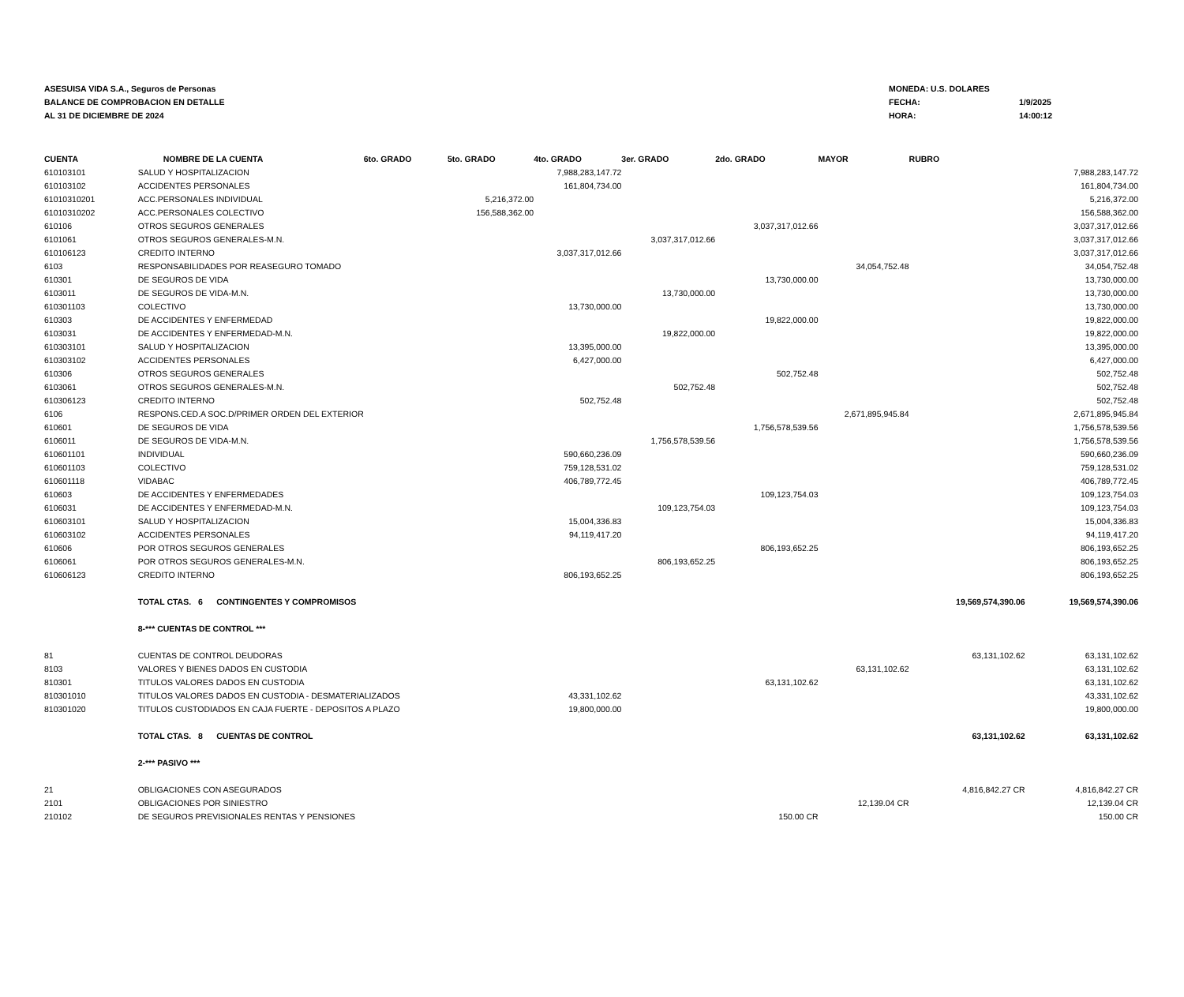ASESUISA VIDA S.A., Seguros de Personas
BALANCE DE COMPROBACION EN DETALLE
AL 31 DE DICIEMBRE DE 2024
MONEDA: U.S. DOLARES
FECHA: 1/9/2025
HORA: 14:00:12
| CUENTA | NOMBRE DE LA CUENTA | 6to. GRADO | 5to. GRADO | 4to. GRADO | 3er. GRADO | 2do. GRADO | MAYOR | RUBRO | |
| --- | --- | --- | --- | --- | --- | --- | --- | --- | --- |
| 610103101 | SALUD Y HOSPITALIZACION | | | 7,988,283,147.72 | | | | | 7,988,283,147.72 |
| 610103102 | ACCIDENTES PERSONALES | | | 161,804,734.00 | | | | | 161,804,734.00 |
| 61010310201 | ACC.PERSONALES INDIVIDUAL | | 5,216,372.00 | | | | | | 5,216,372.00 |
| 61010310202 | ACC.PERSONALES COLECTIVO | | 156,588,362.00 | | | | | | 156,588,362.00 |
| 610106 | OTROS SEGUROS GENERALES | | | | | 3,037,317,012.66 | | | 3,037,317,012.66 |
| 6101061 | OTROS SEGUROS GENERALES-M.N. | | | | 3,037,317,012.66 | | | | 3,037,317,012.66 |
| 610106123 | CREDITO INTERNO | | | 3,037,317,012.66 | | | | | 3,037,317,012.66 |
| 6103 | RESPONSABILIDADES POR REASEGURO TOMADO | | | | | | 34,054,752.48 | | 34,054,752.48 |
| 610301 | DE SEGUROS DE VIDA | | | | | 13,730,000.00 | | | 13,730,000.00 |
| 6103011 | DE SEGUROS DE VIDA-M.N. | | | | 13,730,000.00 | | | | 13,730,000.00 |
| 610301103 | COLECTIVO | | | 13,730,000.00 | | | | | 13,730,000.00 |
| 610303 | DE ACCIDENTES Y ENFERMEDAD | | | | | 19,822,000.00 | | | 19,822,000.00 |
| 6103031 | DE ACCIDENTES Y ENFERMEDAD-M.N. | | | | 19,822,000.00 | | | | 19,822,000.00 |
| 610303101 | SALUD Y HOSPITALIZACION | | | 13,395,000.00 | | | | | 13,395,000.00 |
| 610303102 | ACCIDENTES PERSONALES | | | 6,427,000.00 | | | | | 6,427,000.00 |
| 610306 | OTROS SEGUROS GENERALES | | | | | 502,752.48 | | | 502,752.48 |
| 6103061 | OTROS SEGUROS GENERALES-M.N. | | | | 502,752.48 | | | | 502,752.48 |
| 610306123 | CREDITO INTERNO | | | 502,752.48 | | | | | 502,752.48 |
| 6106 | RESPONS.CED.A SOC.D/PRIMER ORDEN DEL EXTERIOR | | | | | | 2,671,895,945.84 | | 2,671,895,945.84 |
| 610601 | DE SEGUROS DE VIDA | | | | | 1,756,578,539.56 | | | 1,756,578,539.56 |
| 6106011 | DE SEGUROS DE VIDA-M.N. | | | | 1,756,578,539.56 | | | | 1,756,578,539.56 |
| 610601101 | INDIVIDUAL | | | 590,660,236.09 | | | | | 590,660,236.09 |
| 610601103 | COLECTIVO | | | 759,128,531.02 | | | | | 759,128,531.02 |
| 610601118 | VIDABAC | | | 406,789,772.45 | | | | | 406,789,772.45 |
| 610603 | DE ACCIDENTES Y ENFERMEDADES | | | | | 109,123,754.03 | | | 109,123,754.03 |
| 6106031 | DE ACCIDENTES Y ENFERMEDAD-M.N. | | | | 109,123,754.03 | | | | 109,123,754.03 |
| 610603101 | SALUD Y HOSPITALIZACION | | | 15,004,336.83 | | | | | 15,004,336.83 |
| 610603102 | ACCIDENTES PERSONALES | | | 94,119,417.20 | | | | | 94,119,417.20 |
| 610606 | POR OTROS SEGUROS GENERALES | | | | | 806,193,652.25 | | | 806,193,652.25 |
| 6106061 | POR OTROS SEGUROS GENERALES-M.N. | | | | 806,193,652.25 | | | | 806,193,652.25 |
| 610606123 | CREDITO INTERNO | | | 806,193,652.25 | | | | | 806,193,652.25 |
| | TOTAL CTAS. 6 CONTINGENTES Y COMPROMISOS | | | | | | | 19,569,574,390.06 | 19,569,574,390.06 |
| | 8-*** CUENTAS DE CONTROL *** | | | | | | | | |
| 81 | CUENTAS DE CONTROL DEUDORAS | | | | | | | 63,131,102.62 | 63,131,102.62 |
| 8103 | VALORES Y BIENES DADOS EN CUSTODIA | | | | | | 63,131,102.62 | | 63,131,102.62 |
| 810301 | TITULOS VALORES DADOS EN CUSTODIA | | | | | 63,131,102.62 | | | 63,131,102.62 |
| 810301010 | TITULOS VALORES DADOS EN CUSTODIA - DESMATERIALIZADOS | | | 43,331,102.62 | | | | | 43,331,102.62 |
| 810301020 | TITULOS CUSTODIADOS EN CAJA FUERTE - DEPOSITOS A PLAZO | | | 19,800,000.00 | | | | | 19,800,000.00 |
| | TOTAL CTAS. 8 CUENTAS DE CONTROL | | | | | | | 63,131,102.62 | 63,131,102.62 |
| | 2-*** PASIVO *** | | | | | | | | |
| 21 | OBLIGACIONES CON ASEGURADOS | | | | | | | 4,816,842.27 CR | 4,816,842.27 CR |
| 2101 | OBLIGACIONES POR SINIESTRO | | | | | | 12,139.04 CR | | 12,139.04 CR |
| 210102 | DE SEGUROS PREVISIONALES RENTAS Y PENSIONES | | | | | 150.00 CR | | | 150.00 CR |